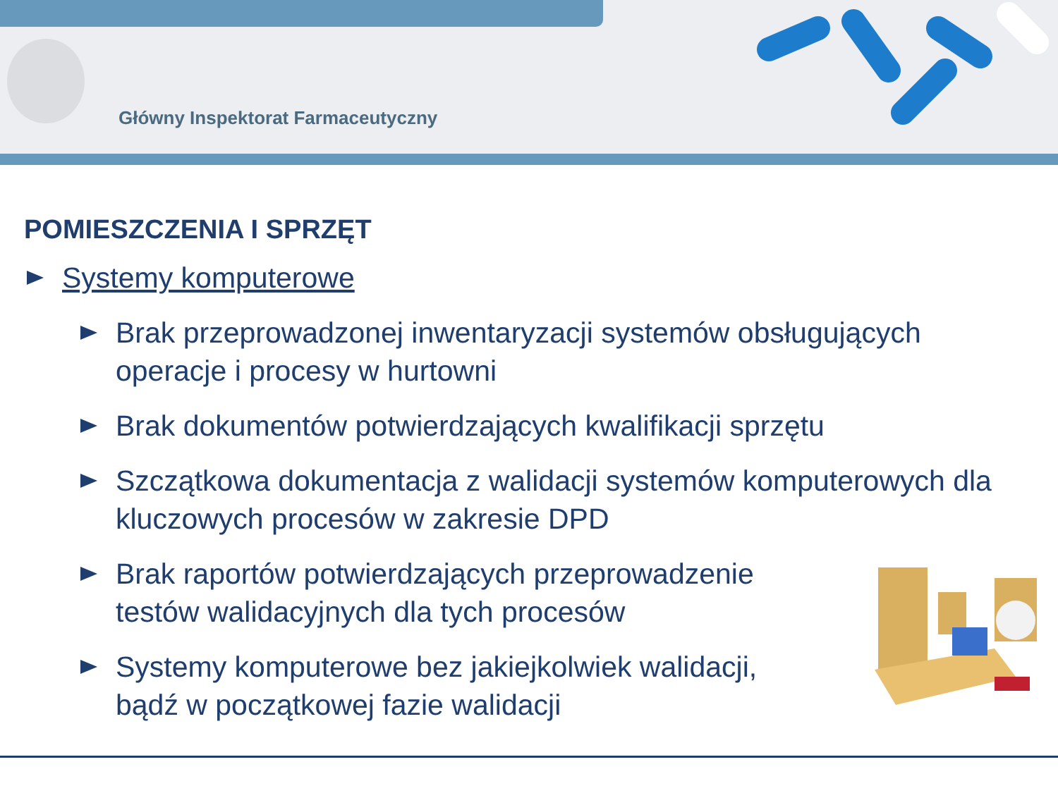Główny Inspektorat Farmaceutyczny
POMIESZCZENIA I SPRZĘT
Systemy komputerowe
Brak przeprowadzonej inwentaryzacji systemów obsługujących operacje i procesy w hurtowni
Brak dokumentów potwierdzających kwalifikacji sprzętu
Szczątkowa dokumentacja z walidacji systemów komputerowych dla kluczowych procesów w zakresie DPD
Brak raportów potwierdzających przeprowadzenie testów walidacyjnych dla tych procesów
Systemy komputerowe bez jakiejkolwiek walidacji, bądź w początkowej fazie walidacji